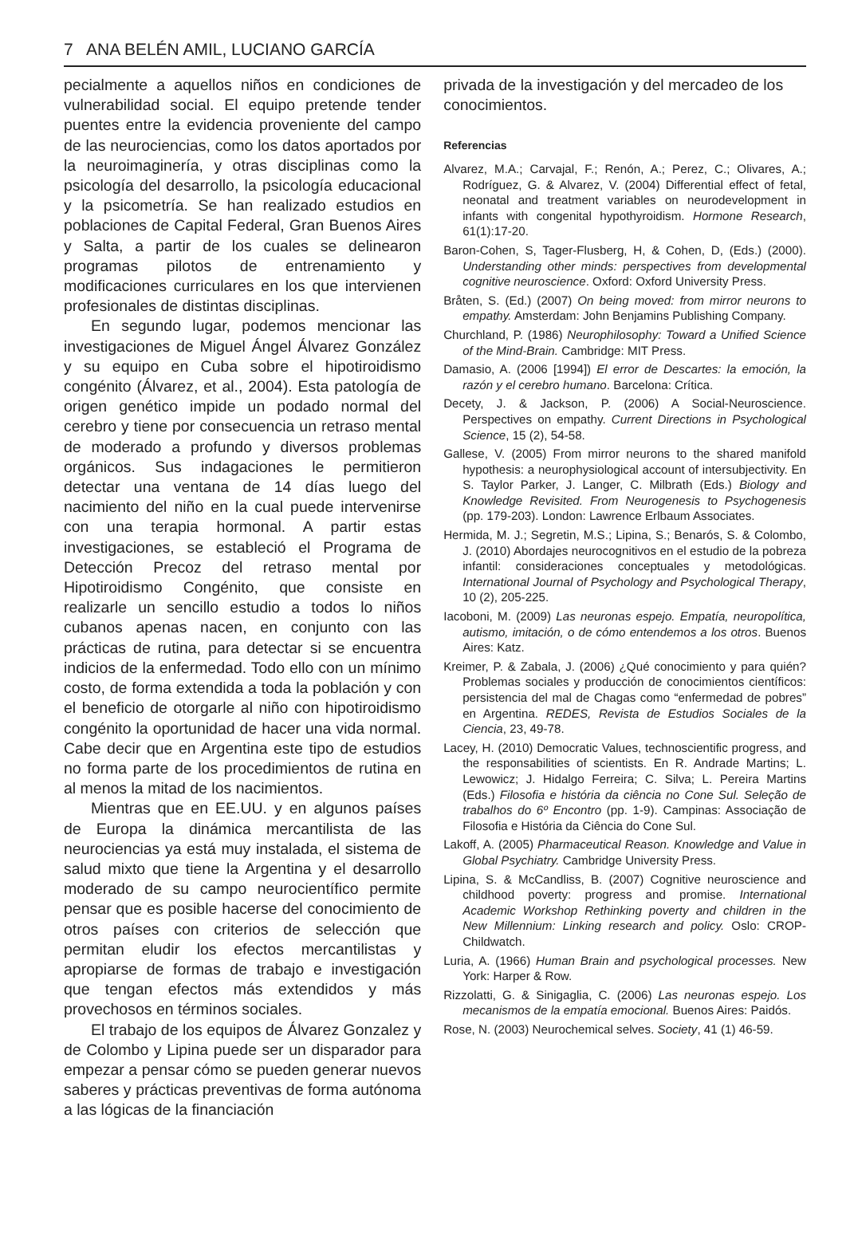7 ANA BELÉN AMIL, LUCIANO GARCÍA
pecialmente a aquellos niños en condiciones de vulnerabilidad social. El equipo pretende tender puentes entre la evidencia proveniente del campo de las neurociencias, como los datos aportados por la neuroimaginería, y otras disciplinas como la psicología del desarrollo, la psicología educacional y la psicometría. Se han realizado estudios en poblaciones de Capital Federal, Gran Buenos Aires y Salta, a partir de los cuales se delinearon programas pilotos de entrenamiento y modificaciones curriculares en los que intervienen profesionales de distintas disciplinas.
En segundo lugar, podemos mencionar las investigaciones de Miguel Ángel Álvarez González y su equipo en Cuba sobre el hipotiroidismo congénito (Álvarez, et al., 2004). Esta patología de origen genético impide un podado normal del cerebro y tiene por consecuencia un retraso mental de moderado a profundo y diversos problemas orgánicos. Sus indagaciones le permitieron detectar una ventana de 14 días luego del nacimiento del niño en la cual puede intervenirse con una terapia hormonal. A partir estas investigaciones, se estableció el Programa de Detección Precoz del retraso mental por Hipotiroidismo Congénito, que consiste en realizarle un sencillo estudio a todos lo niños cubanos apenas nacen, en conjunto con las prácticas de rutina, para detectar si se encuentra indicios de la enfermedad. Todo ello con un mínimo costo, de forma extendida a toda la población y con el beneficio de otorgarle al niño con hipotiroidismo congénito la oportunidad de hacer una vida normal. Cabe decir que en Argentina este tipo de estudios no forma parte de los procedimientos de rutina en al menos la mitad de los nacimientos.
Mientras que en EE.UU. y en algunos países de Europa la dinámica mercantilista de las neurociencias ya está muy instalada, el sistema de salud mixto que tiene la Argentina y el desarrollo moderado de su campo neurocientífico permite pensar que es posible hacerse del conocimiento de otros países con criterios de selección que permitan eludir los efectos mercantilistas y apropiarse de formas de trabajo e investigación que tengan efectos más extendidos y más provechosos en términos sociales.
El trabajo de los equipos de Álvarez Gonzalez y de Colombo y Lipina puede ser un disparador para empezar a pensar cómo se pueden generar nuevos saberes y prácticas preventivas de forma autónoma a las lógicas de la financiación
privada de la investigación y del mercadeo de los conocimientos.
Referencias
Alvarez, M.A.; Carvajal, F.; Renón, A.; Perez, C.; Olivares, A.; Rodríguez, G. & Alvarez, V. (2004) Differential effect of fetal, neonatal and treatment variables on neurodevelopment in infants with congenital hypothyroidism. Hormone Research, 61(1):17-20.
Baron-Cohen, S, Tager-Flusberg, H, & Cohen, D, (Eds.) (2000). Understanding other minds: perspectives from developmental cognitive neuroscience. Oxford: Oxford University Press.
Bråten, S. (Ed.) (2007) On being moved: from mirror neurons to empathy. Amsterdam: John Benjamins Publishing Company.
Churchland, P. (1986) Neurophilosophy: Toward a Unified Science of the Mind-Brain. Cambridge: MIT Press.
Damasio, A. (2006 [1994]) El error de Descartes: la emoción, la razón y el cerebro humano. Barcelona: Crítica.
Decety, J. & Jackson, P. (2006) A Social-Neuroscience. Perspectives on empathy. Current Directions in Psychological Science, 15 (2), 54-58.
Gallese, V. (2005) From mirror neurons to the shared manifold hypothesis: a neurophysiological account of intersubjectivity. En S. Taylor Parker, J. Langer, C. Milbrath (Eds.) Biology and Knowledge Revisited. From Neurogenesis to Psychogenesis (pp. 179-203). London: Lawrence Erlbaum Associates.
Hermida, M. J.; Segretin, M.S.; Lipina, S.; Benarós, S. & Colombo, J. (2010) Abordajes neurocognitivos en el estudio de la pobreza infantil: consideraciones conceptuales y metodológicas. International Journal of Psychology and Psychological Therapy, 10 (2), 205-225.
Iacoboni, M. (2009) Las neuronas espejo. Empatía, neuropolítica, autismo, imitación, o de cómo entendemos a los otros. Buenos Aires: Katz.
Kreimer, P. & Zabala, J. (2006) ¿Qué conocimiento y para quién? Problemas sociales y producción de conocimientos científicos: persistencia del mal de Chagas como “enfermedad de pobres” en Argentina. REDES, Revista de Estudios Sociales de la Ciencia, 23, 49-78.
Lacey, H. (2010) Democratic Values, technoscientific progress, and the responsabilities of scientists. En R. Andrade Martins; L. Lewowicz; J. Hidalgo Ferreira; C. Silva; L. Pereira Martins (Eds.) Filosofia e história da ciência no Cone Sul. Seleção de trabalhos do 6º Encontro (pp. 1-9). Campinas: Associação de Filosofia e História da Ciência do Cone Sul.
Lakoff, A. (2005) Pharmaceutical Reason. Knowledge and Value in Global Psychiatry. Cambridge University Press.
Lipina, S. & McCandliss, B. (2007) Cognitive neuroscience and childhood poverty: progress and promise. International Academic Workshop Rethinking poverty and children in the New Millennium: Linking research and policy. Oslo: CROP-Childwatch.
Luria, A. (1966) Human Brain and psychological processes. New York: Harper & Row.
Rizzolatti, G. & Sinigaglia, C. (2006) Las neuronas espejo. Los mecanismos de la empatía emocional. Buenos Aires: Paidós.
Rose, N. (2003) Neurochemical selves. Society, 41 (1) 46-59.